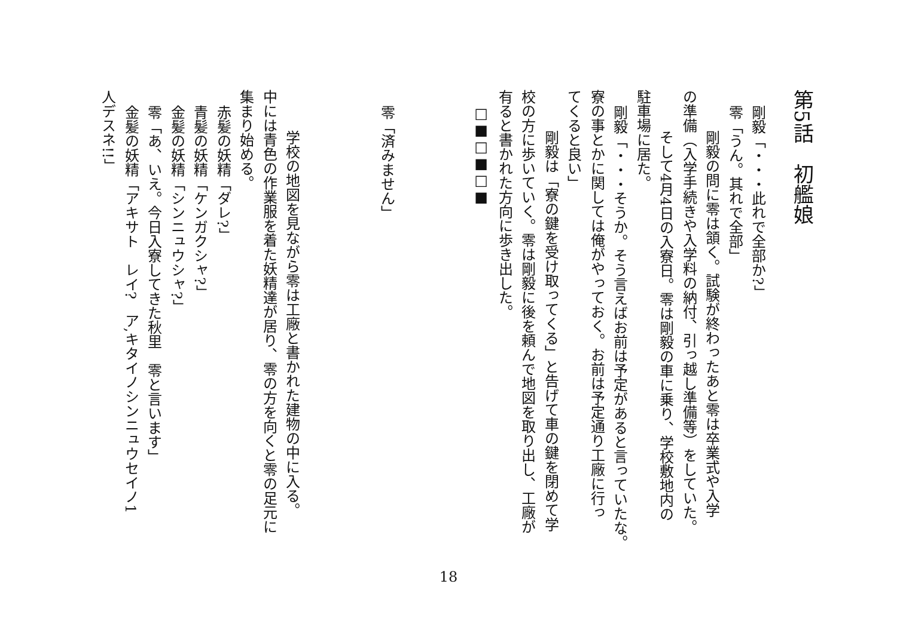第5話　初艦娘
剛毅「・・・此れで全部か?」
零「うん。其れで全部」
剛毅の問に零は頷く。試験が終わったあと零は卒業式や入学
の準備（入学手続きや入学料の納付、引っ越し準備等）をしていた。
そして4月4日の入寮日。零は剛毅の車に乗り、学校敷地内の
駐車場に居た。
剛毅「・・・そうか。そう言えばお前は予定があると言っていたな。
寮の事とかに関しては俺がやっておく。お前は予定通り工廠に行っ
てくると良い」
剛毅は「寮の鍵を受け取ってくる」と告げて車の鍵を閉めて学
校の方に歩いていく。零は剛毅に後を頼んで地図を取り出し、工廠が
有ると書かれた方向に歩き出した。
□■□■□■
零「済みません」
学校の地図を見ながら零は工廠と書かれた建物の中に入る。
中には青色の作業服を着た妖精達が居り、零の方を向くと零の足元に
集まり始める。
赤髪の妖精「ダレ?」
青髪の妖精「ケンガクシャ?」
金髪の妖精「シンニュウシャ?」
零「あ、いえ。今日入寮してきた秋里　零と言います」
金髪の妖精「アキサト　レイ?　ア,キタイノシンニュウセイノ1
人デスネ!!」
18